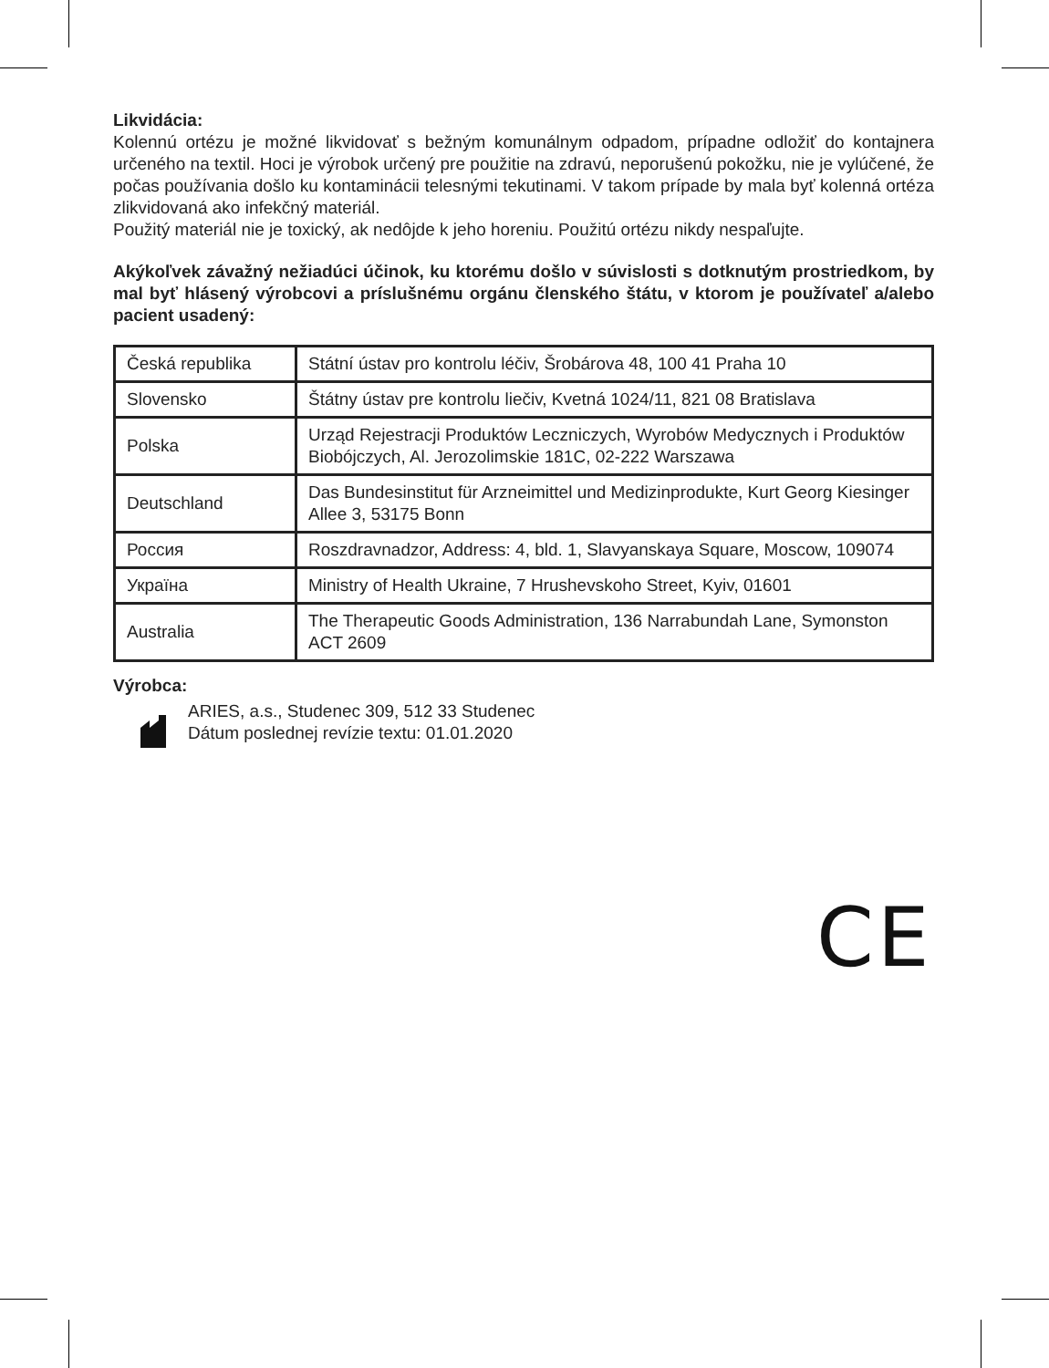Likvidácia:
Kolennú ortézu je možné likvidovať s bežným komunálnym odpadom, prípadne odložiť do kontajnera určeného na textil. Hoci je výrobok určený pre použitie na zdravú, neporušenú pokožku, nie je vylúčené, že počas používania došlo ku kontaminácii telesnými tekutinami. V takom prípade by mala byť kolenná ortéza zlikvidovaná ako infekčný materiál.
Použitý materiál nie je toxický, ak nedôjde k jeho horeniu. Použitú ortézu nikdy nespaľujte.
Akýkoľvek závažný nežiadúci účinok, ku ktorému došlo v súvislosti s dotknutým prostriedkom, by mal byť hlásený výrobcovi a príslušnému orgánu členského štátu, v ktorom je používateľ a/alebo pacient usadený:
| Česká republika | Státní ústav pro kontrolu léčiv, Šrobárova 48, 100 41 Praha 10 |
| Slovensko | Štátny ústav pre kontrolu liečiv, Kvetná 1024/11, 821 08 Bratislava |
| Polska | Urząd Rejestracji Produktów Leczniczych, Wyrobów Medycznych i Produktów Biobójczych, Al. Jerozolimskie 181C, 02-222 Warszawa |
| Deutschland | Das Bundesinstitut für Arzneimittel und Medizinprodukte, Kurt Georg Kiesinger Allee 3, 53175 Bonn |
| Россия | Roszdravnadzor, Address: 4, bld. 1, Slavyanskaya Square, Moscow, 109074 |
| Україна | Ministry of Health Ukraine, 7 Hrushevskoho Street, Kyiv, 01601 |
| Australia | The Therapeutic Goods Administration, 136 Narrabundah Lane, Symonston ACT 2609 |
Výrobca:
ARIES, a.s., Studenec 309, 512 33 Studenec
Dátum poslednej revízie textu: 01.01.2020
CE